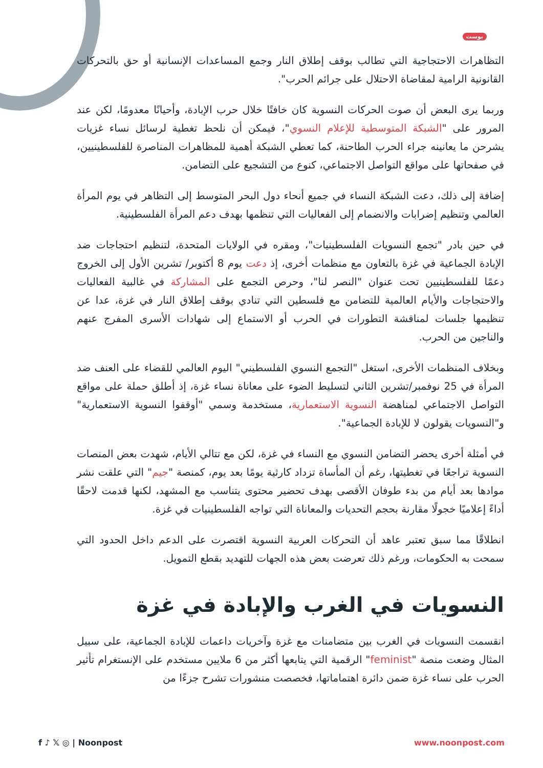بوست
التظاهرات الاحتجاجية التي تطالب بوقف إطلاق النار وجمع المساعدات الإنسانية أو حق بالتحركات القانونية الرامية لمقاضاة الاحتلال على جرائم الحرب".
وربما يرى البعض أن صوت الحركات النسوية كان خافتًا خلال حرب الإبادة، وأحيانًا معدومًا، لكن عند المرور على "الشبكة المتوسطية للإعلام النسوي"، فيمكن أن نلحظ تغطية لرسائل نساء غزيات يشرحن ما يعانينه جراء الحرب الطاحنة، كما تعطي الشبكة أهمية للمظاهرات المناصرة للفلسطينيين، في صفحاتها على مواقع التواصل الاجتماعي، كنوع من التشجيع على التضامن.
إضافة إلى ذلك، دعت الشبكة النساء في جميع أنحاء دول البحر المتوسط إلى التظاهر في يوم المرأة العالمي وتنظيم إضرابات والانضمام إلى الفعاليات التي تنظمها بهدف دعم المرأة الفلسطينية.
في حين بادر "تجمع النسويات الفلسطينيات"، ومقره في الولايات المتحدة، لتنظيم احتجاجات ضد الإبادة الجماعية في غزة بالتعاون مع منظمات أخرى، إذ دعت يوم 8 أكتوبر/ تشرين الأول إلى الخروج دعمًا للفلسطينيين تحت عنوان "النصر لنا"، وحرص التجمع على المشاركة في غالبية الفعاليات والاحتجاجات والأيام العالمية للتضامن مع فلسطين التي تنادي بوقف إطلاق النار في غزة، عدا عن تنظيمها جلسات لمناقشة التطورات في الحرب أو الاستماع إلى شهادات الأسرى المفرج عنهم والناجين من الحرب.
وبخلاف المنظمات الأخرى، استغل "التجمع النسوي الفلسطيني" اليوم العالمي للقضاء على العنف ضد المرأة في 25 نوفمبر/تشرين الثاني لتسليط الضوء على معاناة نساء غزة، إذ أطلق حملة على مواقع التواصل الاجتماعي لمناهضة النسوية الاستعمارية، مستخدمة وسمي "أوقفوا النسوية الاستعمارية" و"النسويات يقولون لا للإبادة الجماعية".
في أمثلة أخرى يحضر التضامن النسوي مع النساء في غزة، لكن مع تتالي الأيام، شهدت بعض المنصات النسوية تراجعًا في تغطيتها، رغم أن المأساة تزداد كارثية يومًا بعد يوم، كمنصة "جيم" التي علقت نشر موادها بعد أيام من بدء طوفان الأقصى بهدف تحضير محتوى يتناسب مع المشهد، لكنها قدمت لاحقًا أداءً إعلاميًا خجولًا مقارنة بحجم التحديات والمعاناة التي تواجه الفلسطينيات في غزة.
انطلاقًا مما سبق تعتبر عاهد أن التحركات العربية النسوية اقتصرت على الدعم داخل الحدود التي سمحت به الحكومات، ورغم ذلك تعرضت بعض هذه الجهات للتهديد بقطع التمويل.
النسويات في الغرب والإبادة في غزة
انقسمت النسويات في الغرب بين متضامنات مع غزة وآخريات داعمات للإبادة الجماعية، على سبيل المثال وضعت منصة "feminist" الرقمية التي يتابعها أكثر من 6 ملايين مستخدم على الإنستغرام تأثير الحرب على نساء غزة ضمن دائرة اهتماماتها، فخصصت منشورات تشرح جزءًا من
f ♪ 𝕏 ◎ | Noonpost www.noonpost.com